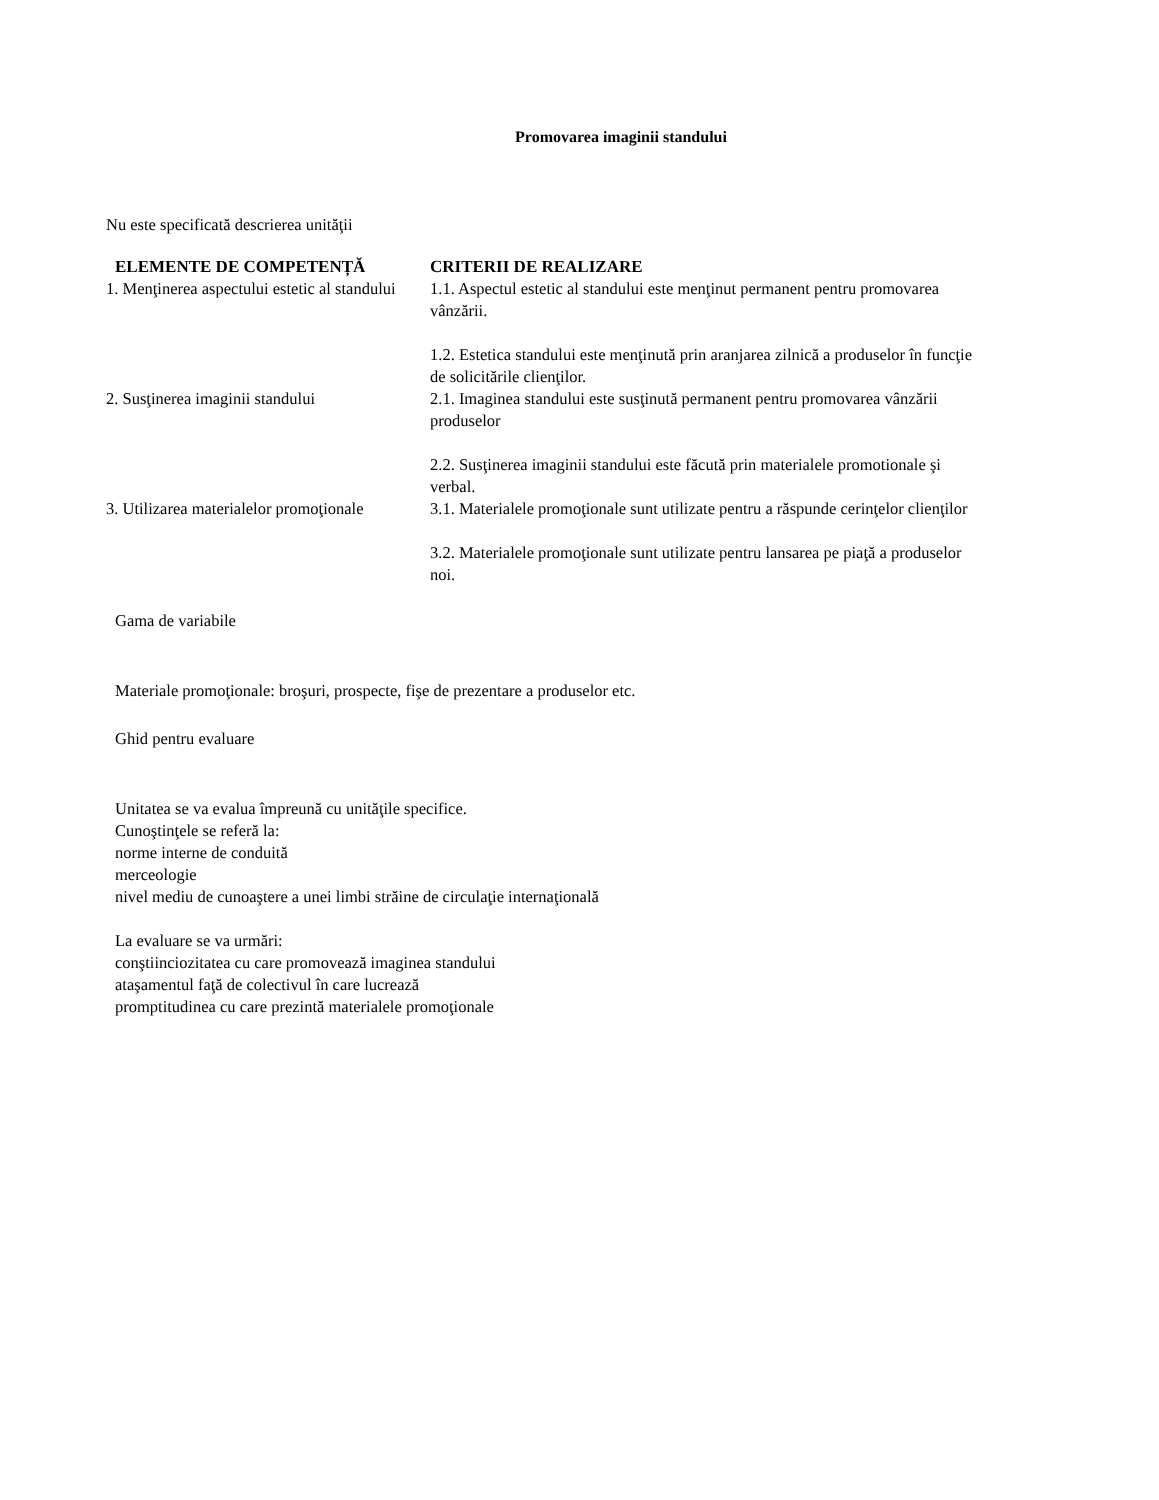Promovarea imaginii standului
Nu este specificată descrierea unităţii
| ELEMENTE DE COMPETENȚĂ | CRITERII DE REALIZARE |
| --- | --- |
| 1. Menţinerea aspectului estetic al standului | 1.1. Aspectul estetic al standului este menţinut permanent pentru promovarea vânzării. 1.2. Estetica standului este menţinută prin aranjarea zilnică a produselor în funcţie de solicitările clienţilor. |
| 2. Susţinerea imaginii standului | 2.1. Imaginea standului este susţinută permanent pentru promovarea vânzării produselor 2.2. Susţinerea imaginii standului este făcută prin materialele promotionale şi verbal. |
| 3. Utilizarea materialelor promoţionale | 3.1. Materialele promoţionale sunt utilizate pentru a răspunde cerinţelor clienţilor 3.2. Materialele promoţionale sunt utilizate pentru lansarea pe piaţă a produselor noi. |
Gama de variabile
Materiale promoţionale: broşuri, prospecte, fişe de prezentare a produselor etc.
Ghid pentru evaluare
Unitatea se va evalua împreună cu unităţile specifice.
Cunoştinţele se referă la:
norme interne de conduită
merceologie
nivel mediu de cunoaştere a unei limbi străine de circulaţie internaţională
La evaluare se va urmări:
conştiinciozitatea cu care promovează imaginea standului
ataşamentul faţă de colectivul în care lucrează
promptitudinea cu care prezintă materialele promoţionale